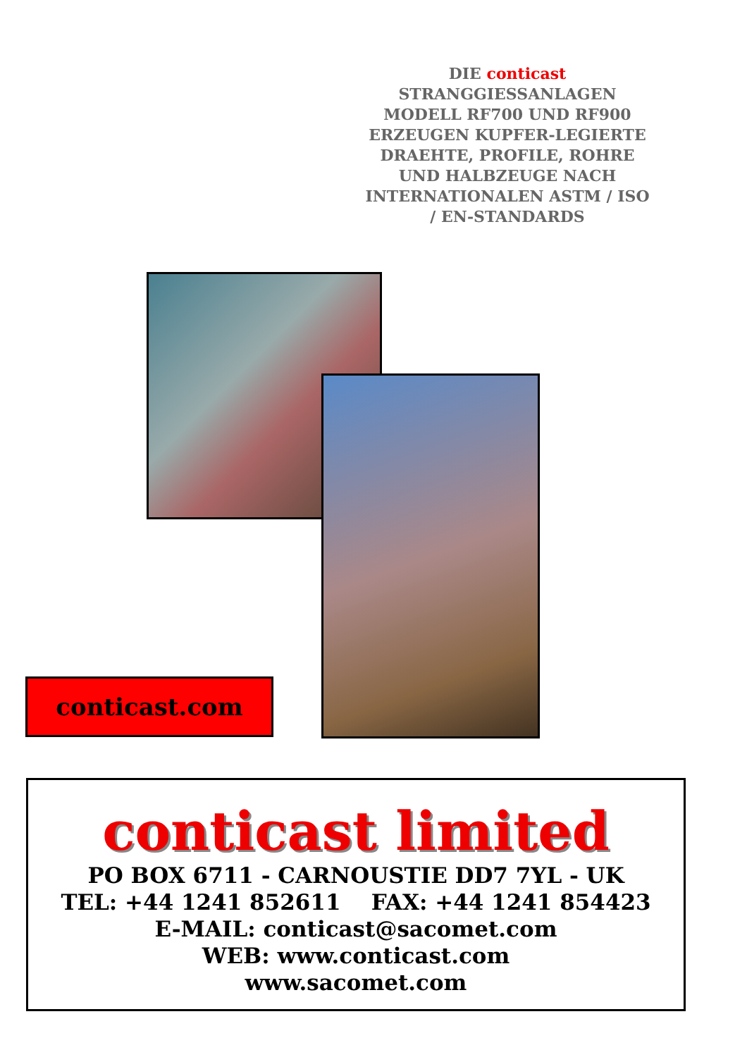DIE conticast
STRANGGIESSANLAGEN
MODELL RF700 UND RF900
ERZEUGEN KUPFER-LEGIERTE
DRAEHTE, PROFILE, ROHRE
UND HALBZEUGE NACH
INTERNATIONALEN ASTM / ISO
/ EN-STANDARDS
conticast.com
conticast limited
PO BOX 6711 - CARNOUSTIE DD7 7YL - UK
TEL: +44 1241 852611 FAX: +44 1241 854423
E-MAIL: conticast@sacomet.com
WEB: www.conticast.com
www.sacomet.com